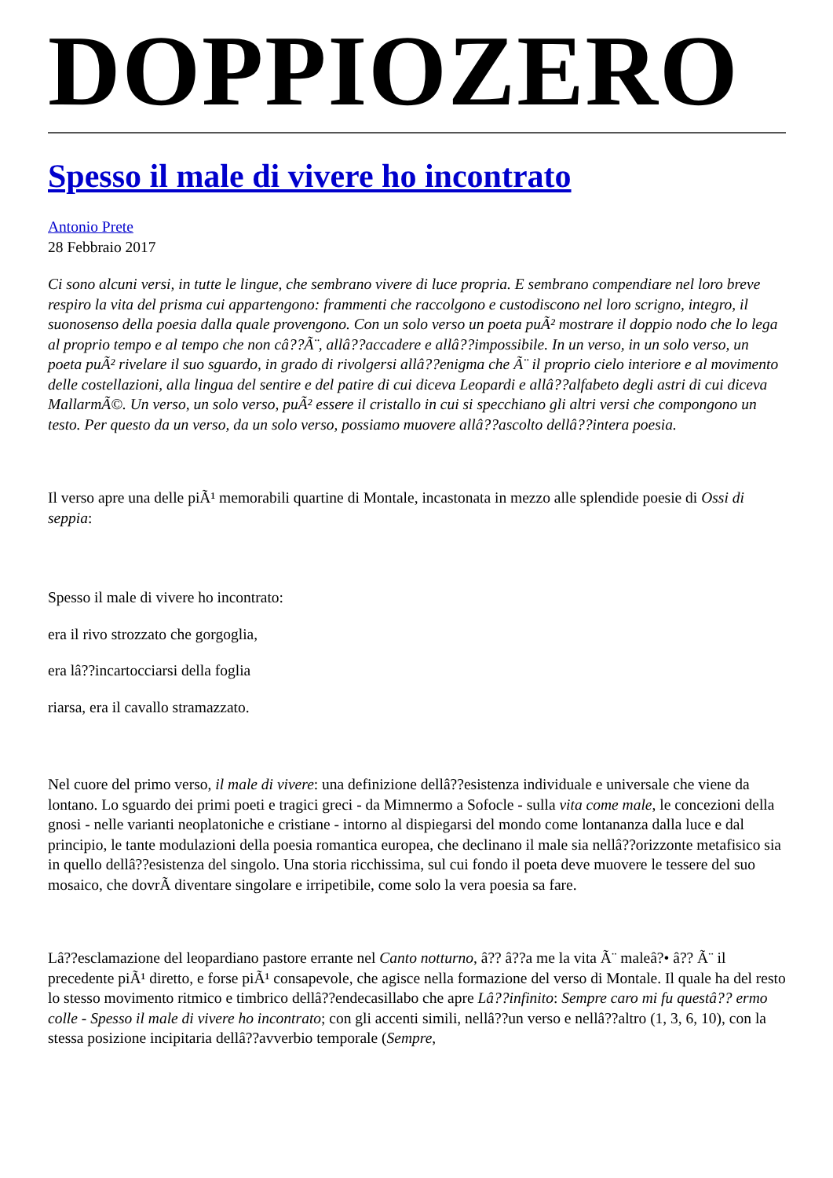DOPPIOZERO
Spesso il male di vivere ho incontrato
Antonio Prete
28 Febbraio 2017
Ci sono alcuni versi, in tutte le lingue, che sembrano vivere di luce propria. E sembrano compendiare nel loro breve respiro la vita del prisma cui appartengono: frammenti che raccolgono e custodiscono nel loro scrigno, integro, il suonosenso della poesia dalla quale provengono. Con un solo verso un poeta puÃ² mostrare il doppio nodo che lo lega al proprio tempo e al tempo che non câ??Ã¨, allâ??accadere e allâ??impossibile. In un verso, in un solo verso, un poeta puÃ² rivelare il suo sguardo, in grado di rivolgersi allâ??enigma che Ã¨ il proprio cielo interiore e al movimento delle costellazioni, alla lingua del sentire e del patire di cui diceva Leopardi e allâ??alfabeto degli astri di cui diceva MallarmÃ©. Un verso, un solo verso, puÃ² essere il cristallo in cui si specchiano gli altri versi che compongono un testo. Per questo da un verso, da un solo verso, possiamo muovere allâ??ascolto dellâ??intera poesia.
Il verso apre una delle piÃ¹ memorabili quartine di Montale, incastonata in mezzo alle splendide poesie di Ossi di seppia:
Spesso il male di vivere ho incontrato:
era il rivo strozzato che gorgoglia,
era lâ??incartocciarsi della foglia
riarsa, era il cavallo stramazzato.
Nel cuore del primo verso, il male di vivere: una definizione dellâ??esistenza individuale e universale che viene da lontano. Lo sguardo dei primi poeti e tragici greci - da Mimnermo a Sofocle - sulla vita come male, le concezioni della gnosi - nelle varianti neoplatoniche e cristiane - intorno al dispiegarsi del mondo come lontananza dalla luce e dal principio, le tante modulazioni della poesia romantica europea, che declinano il male sia nellâ??orizzonte metafisico sia in quello dellâ??esistenza del singolo. Una storia ricchissima, sul cui fondo il poeta deve muovere le tessere del suo mosaico, che dovrÃ diventare singolare e irripetibile, come solo la vera poesia sa fare.
Lâ??esclamazione del leopardiano pastore errante nel Canto notturno, â?? â??a me la vita Ã¨ maleâ?• â?? Ã¨ il precedente piÃ¹ diretto, e forse piÃ¹ consapevole, che agisce nella formazione del verso di Montale. Il quale ha del resto lo stesso movimento ritmico e timbrico dellâ??endecasillabo che apre Lâ??infinito: Sempre caro mi fu questâ?? ermo colle - Spesso il male di vivere ho incontrato; con gli accenti simili, nellâ??un verso e nellâ??altro (1, 3, 6, 10), con la stessa posizione incipitaria dellâ??avverbio temporale (Sempre,